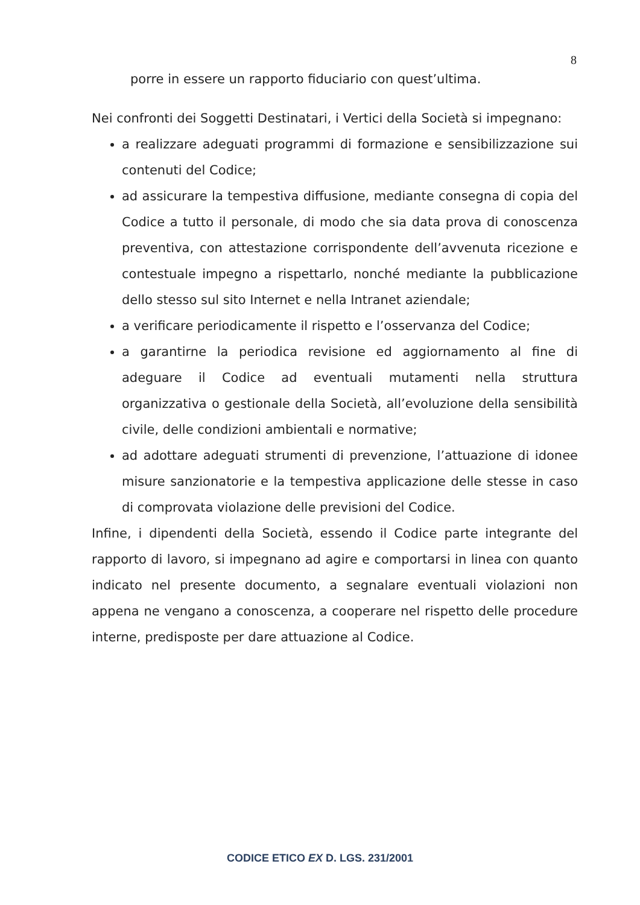8
porre in essere un rapporto fiduciario con quest’ultima.
Nei confronti dei Soggetti Destinatari, i Vertici della Società si impegnano:
a realizzare adeguati programmi di formazione e sensibilizzazione sui contenuti del Codice;
ad assicurare la tempestiva diffusione, mediante consegna di copia del Codice a tutto il personale, di modo che sia data prova di conoscenza preventiva, con attestazione corrispondente dell’avvenuta ricezione e contestuale impegno a rispettarlo, nonché mediante la pubblicazione dello stesso sul sito Internet e nella Intranet aziendale;
a verificare periodicamente il rispetto e l’osservanza del Codice;
a garantirne la periodica revisione ed aggiornamento al fine di adeguare il Codice ad eventuali mutamenti nella struttura organizzativa o gestionale della Società, all’evoluzione della sensibilità civile, delle condizioni ambientali e normative;
ad adottare adeguati strumenti di prevenzione, l’attuazione di idonee misure sanzionatorie e la tempestiva applicazione delle stesse in caso di comprovata violazione delle previsioni del Codice.
Infine, i dipendenti della Società, essendo il Codice parte integrante del rapporto di lavoro, si impegnano ad agire e comportarsi in linea con quanto indicato nel presente documento, a segnalare eventuali violazioni non appena ne vengano a conoscenza, a cooperare nel rispetto delle procedure interne, predisposte per dare attuazione al Codice.
CODICE ETICO EX D. LGS. 231/2001